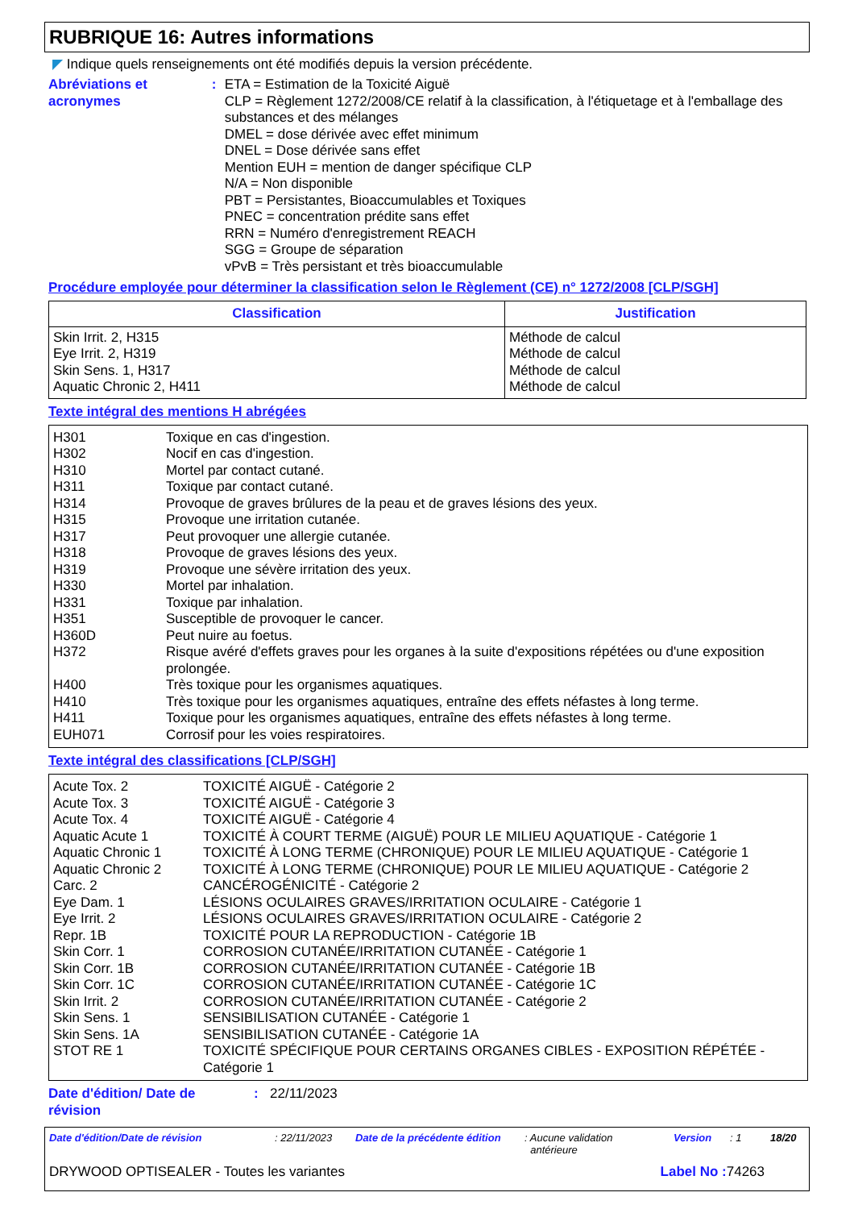RUBRIQUE 16: Autres informations
◤ Indique quels renseignements ont été modifiés depuis la version précédente.
Abréviations et acronymes : ETA = Estimation de la Toxicité Aiguë
CLP = Règlement 1272/2008/CE relatif à la classification, à l'étiquetage et à l'emballage des substances et des mélanges
DMEL = dose dérivée avec effet minimum
DNEL = Dose dérivée sans effet
Mention EUH = mention de danger spécifique CLP
N/A = Non disponible
PBT = Persistantes, Bioaccumulables et Toxiques
PNEC = concentration prédite sans effet
RRN = Numéro d'enregistrement REACH
SGG = Groupe de séparation
vPvB = Très persistant et très bioaccumulable
Procédure employée pour déterminer la classification selon le Règlement (CE) n° 1272/2008 [CLP/SGH]
| Classification | Justification |
| --- | --- |
| Skin Irrit. 2, H315 Eye Irrit. 2, H319 Skin Sens. 1, H317 Aquatic Chronic 2, H411 | Méthode de calcul Méthode de calcul Méthode de calcul Méthode de calcul |
Texte intégral des mentions H abrégées
| H301 | Toxique en cas d'ingestion. |
| H302 | Nocif en cas d'ingestion. |
| H310 | Mortel par contact cutané. |
| H311 | Toxique par contact cutané. |
| H314 | Provoque de graves brûlures de la peau et de graves lésions des yeux. |
| H315 | Provoque une irritation cutanée. |
| H317 | Peut provoquer une allergie cutanée. |
| H318 | Provoque de graves lésions des yeux. |
| H319 | Provoque une sévère irritation des yeux. |
| H330 | Mortel par inhalation. |
| H331 | Toxique par inhalation. |
| H351 | Susceptible de provoquer le cancer. |
| H360D | Peut nuire au foetus. |
| H372 | Risque avéré d'effets graves pour les organes à la suite d'expositions répétées ou d'une exposition prolongée. |
| H400 | Très toxique pour les organismes aquatiques. |
| H410 | Très toxique pour les organismes aquatiques, entraîne des effets néfastes à long terme. |
| H411 | Toxique pour les organismes aquatiques, entraîne des effets néfastes à long terme. |
| EUH071 | Corrosif pour les voies respiratoires. |
Texte intégral des classifications [CLP/SGH]
| Acute Tox. 2 | TOXICITÉ AIGUË - Catégorie 2 |
| Acute Tox. 3 | TOXICITÉ AIGUË - Catégorie 3 |
| Acute Tox. 4 | TOXICITÉ AIGUË - Catégorie 4 |
| Aquatic Acute 1 | TOXICITÉ À COURT TERME (AIGUË) POUR LE MILIEU AQUATIQUE - Catégorie 1 |
| Aquatic Chronic 1 | TOXICITÉ À LONG TERME (CHRONIQUE) POUR LE MILIEU AQUATIQUE - Catégorie 1 |
| Aquatic Chronic 2 | TOXICITÉ À LONG TERME (CHRONIQUE) POUR LE MILIEU AQUATIQUE - Catégorie 2 |
| Carc. 2 | CANCÉROGÉNICITÉ - Catégorie 2 |
| Eye Dam. 1 | LÉSIONS OCULAIRES GRAVES/IRRITATION OCULAIRE - Catégorie 1 |
| Eye Irrit. 2 | LÉSIONS OCULAIRES GRAVES/IRRITATION OCULAIRE - Catégorie 2 |
| Repr. 1B | TOXICITÉ POUR LA REPRODUCTION - Catégorie 1B |
| Skin Corr. 1 | CORROSION CUTANÉE/IRRITATION CUTANÉE - Catégorie 1 |
| Skin Corr. 1B | CORROSION CUTANÉE/IRRITATION CUTANÉE - Catégorie 1B |
| Skin Corr. 1C | CORROSION CUTANÉE/IRRITATION CUTANÉE - Catégorie 1C |
| Skin Irrit. 2 | CORROSION CUTANÉE/IRRITATION CUTANÉE - Catégorie 2 |
| Skin Sens. 1 | SENSIBILISATION CUTANÉE - Catégorie 1 |
| Skin Sens. 1A | SENSIBILISATION CUTANÉE - Catégorie 1A |
| STOT RE 1 | TOXICITÉ SPÉCIFIQUE POUR CERTAINS ORGANES CIBLES - EXPOSITION RÉPÉTÉE - Catégorie 1 |
Date d'édition/ Date de
révision
: 22/11/2023
Date d'édition/Date de révision: 22/11/2023 Date de la précédente édition: Aucune validation
antérieure Version: 1 18/20
DRYWOOD OPTISEALER - Toutes les variantes Label No : 74263